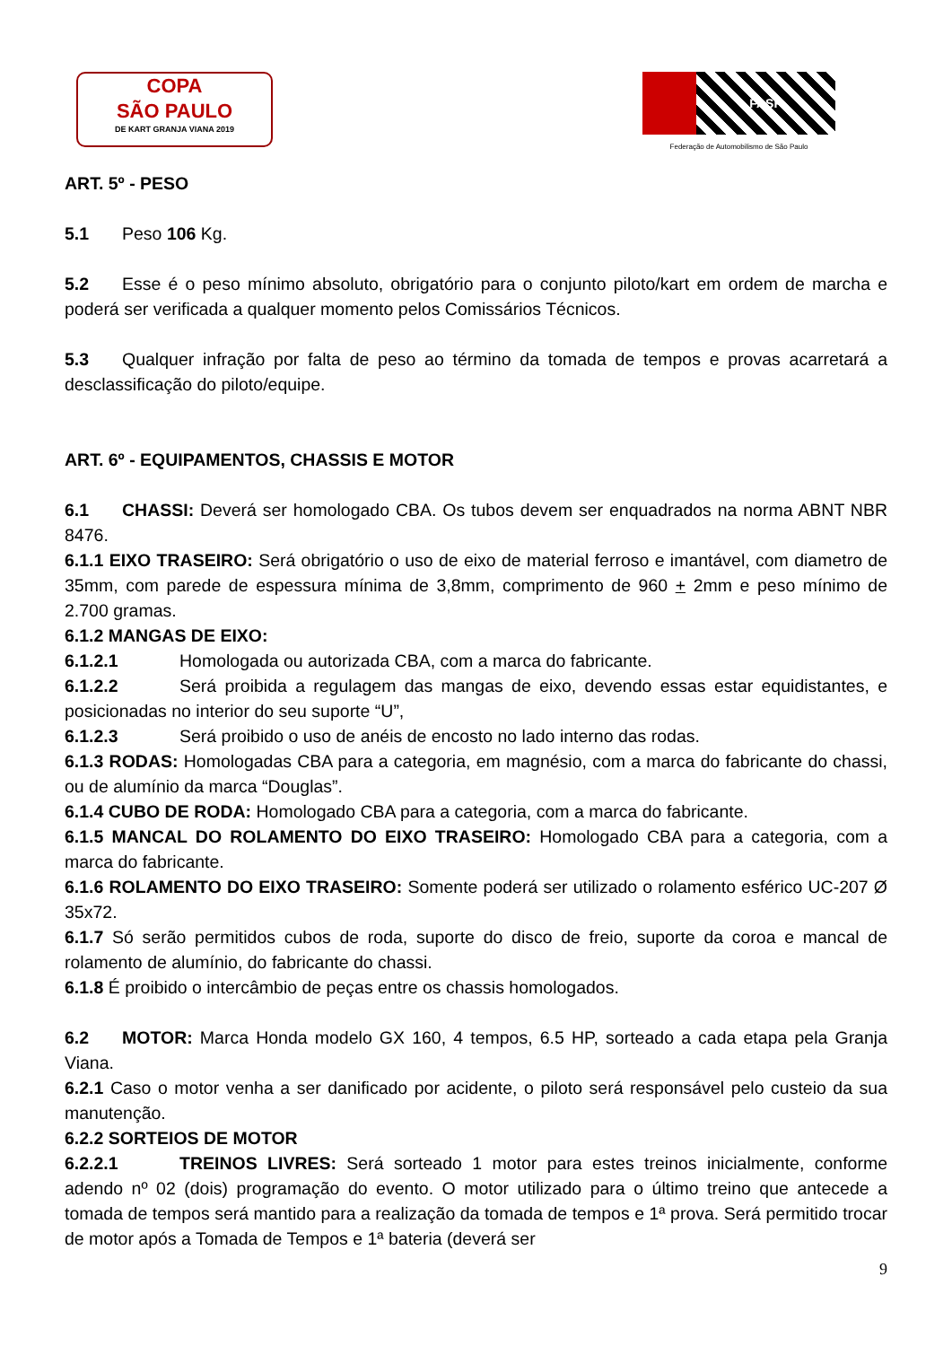COPA
SÃO PAULO
DE KART GRANJA VIANA 2019
FASP
Federação de Automobilismo de São Paulo
ART. 5º - PESO
5.1 Peso 106 Kg.
5.2 Esse é o peso mínimo absoluto, obrigatório para o conjunto piloto/kart em ordem de marcha e poderá ser verificada a qualquer momento pelos Comissários Técnicos.
5.3 Qualquer infração por falta de peso ao término da tomada de tempos e provas acarretará a desclassificação do piloto/equipe.
ART. 6º - EQUIPAMENTOS, CHASSIS E MOTOR
6.1 CHASSI: Deverá ser homologado CBA. Os tubos devem ser enquadrados na norma ABNT NBR 8476.
6.1.1 EIXO TRASEIRO: Será obrigatório o uso de eixo de material ferroso e imantável, com diametro de 35mm, com parede de espessura mínima de 3,8mm, comprimento de 960 + 2mm e peso mínimo de 2.700 gramas.
6.1.2 MANGAS DE EIXO:
6.1.2.1 Homologada ou autorizada CBA, com a marca do fabricante.
6.1.2.2 Será proibida a regulagem das mangas de eixo, devendo essas estar equidistantes, e posicionadas no interior do seu suporte “U”,
6.1.2.3 Será proibido o uso de anéis de encosto no lado interno das rodas.
6.1.3 RODAS: Homologadas CBA para a categoria, em magnésio, com a marca do fabricante do chassi, ou de alumínio da marca “Douglas”.
6.1.4 CUBO DE RODA: Homologado CBA para a categoria, com a marca do fabricante.
6.1.5 MANCAL DO ROLAMENTO DO EIXO TRASEIRO: Homologado CBA para a categoria, com a marca do fabricante.
6.1.6 ROLAMENTO DO EIXO TRASEIRO: Somente poderá ser utilizado o rolamento esférico UC-207 Ø 35x72.
6.1.7 Só serão permitidos cubos de roda, suporte do disco de freio, suporte da coroa e mancal de rolamento de alumínio, do fabricante do chassi.
6.1.8 É proibido o intercâmbio de peças entre os chassis homologados.
6.2 MOTOR: Marca Honda modelo GX 160, 4 tempos, 6.5 HP, sorteado a cada etapa pela Granja Viana.
6.2.1 Caso o motor venha a ser danificado por acidente, o piloto será responsável pelo custeio da sua manutenção.
6.2.2 SORTEIOS DE MOTOR
6.2.2.1 TREINOS LIVRES: Será sorteado 1 motor para estes treinos inicialmente, conforme adendo nº 02 (dois) programação do evento. O motor utilizado para o último treino que antecede a tomada de tempos será mantido para a realização da tomada de tempos e 1ª prova. Será permitido trocar de motor após a Tomada de Tempos e 1ª bateria (deverá ser
9